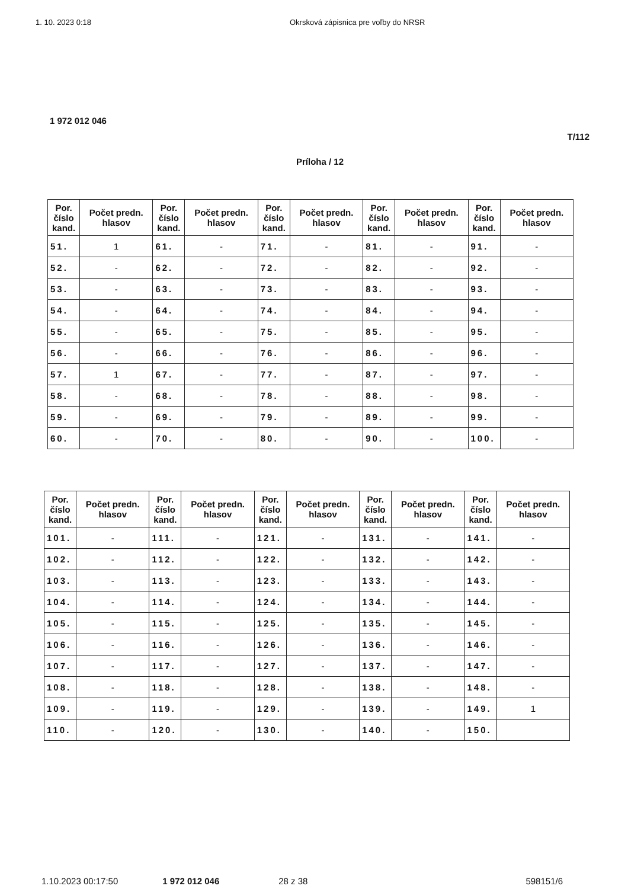1. 10. 2023 0:18 Okrsková zápisnica pre voľby do NRSR
1 972 012 046
T/112
Príloha / 12
| Por. číslo kand. | Počet predn. hlasov | Por. číslo kand. | Počet predn. hlasov | Por. číslo kand. | Počet predn. hlasov | Por. číslo kand. | Počet predn. hlasov | Por. číslo kand. | Počet predn. hlasov |
| --- | --- | --- | --- | --- | --- | --- | --- | --- | --- |
| 51. | 1 | 61. | - | 71. | - | 81. | - | 91. | - |
| 52. | - | 62. | - | 72. | - | 82. | - | 92. | - |
| 53. | - | 63. | - | 73. | - | 83. | - | 93. | - |
| 54. | - | 64. | - | 74. | - | 84. | - | 94. | - |
| 55. | - | 65. | - | 75. | - | 85. | - | 95. | - |
| 56. | - | 66. | - | 76. | - | 86. | - | 96. | - |
| 57. | 1 | 67. | - | 77. | - | 87. | - | 97. | - |
| 58. | - | 68. | - | 78. | - | 88. | - | 98. | - |
| 59. | - | 69. | - | 79. | - | 89. | - | 99. | - |
| 60. | - | 70. | - | 80. | - | 90. | - | 100. | - |
| Por. číslo kand. | Počet predn. hlasov | Por. číslo kand. | Počet predn. hlasov | Por. číslo kand. | Počet predn. hlasov | Por. číslo kand. | Počet predn. hlasov | Por. číslo kand. | Počet predn. hlasov |
| --- | --- | --- | --- | --- | --- | --- | --- | --- | --- |
| 101. | - | 111. | - | 121. | - | 131. | - | 141. | - |
| 102. | - | 112. | - | 122. | - | 132. | - | 142. | - |
| 103. | - | 113. | - | 123. | - | 133. | - | 143. | - |
| 104. | - | 114. | - | 124. | - | 134. | - | 144. | - |
| 105. | - | 115. | - | 125. | - | 135. | - | 145. | - |
| 106. | - | 116. | - | 126. | - | 136. | - | 146. | - |
| 107. | - | 117. | - | 127. | - | 137. | - | 147. | - |
| 108. | - | 118. | - | 128. | - | 138. | - | 148. | - |
| 109. | - | 119. | - | 129. | - | 139. | - | 149. | 1 |
| 110. | - | 120. | - | 130. | - | 140. | - | 150. | |
1.10.2023 00:17:50 1 972 012 046 28 z 38 598151/6